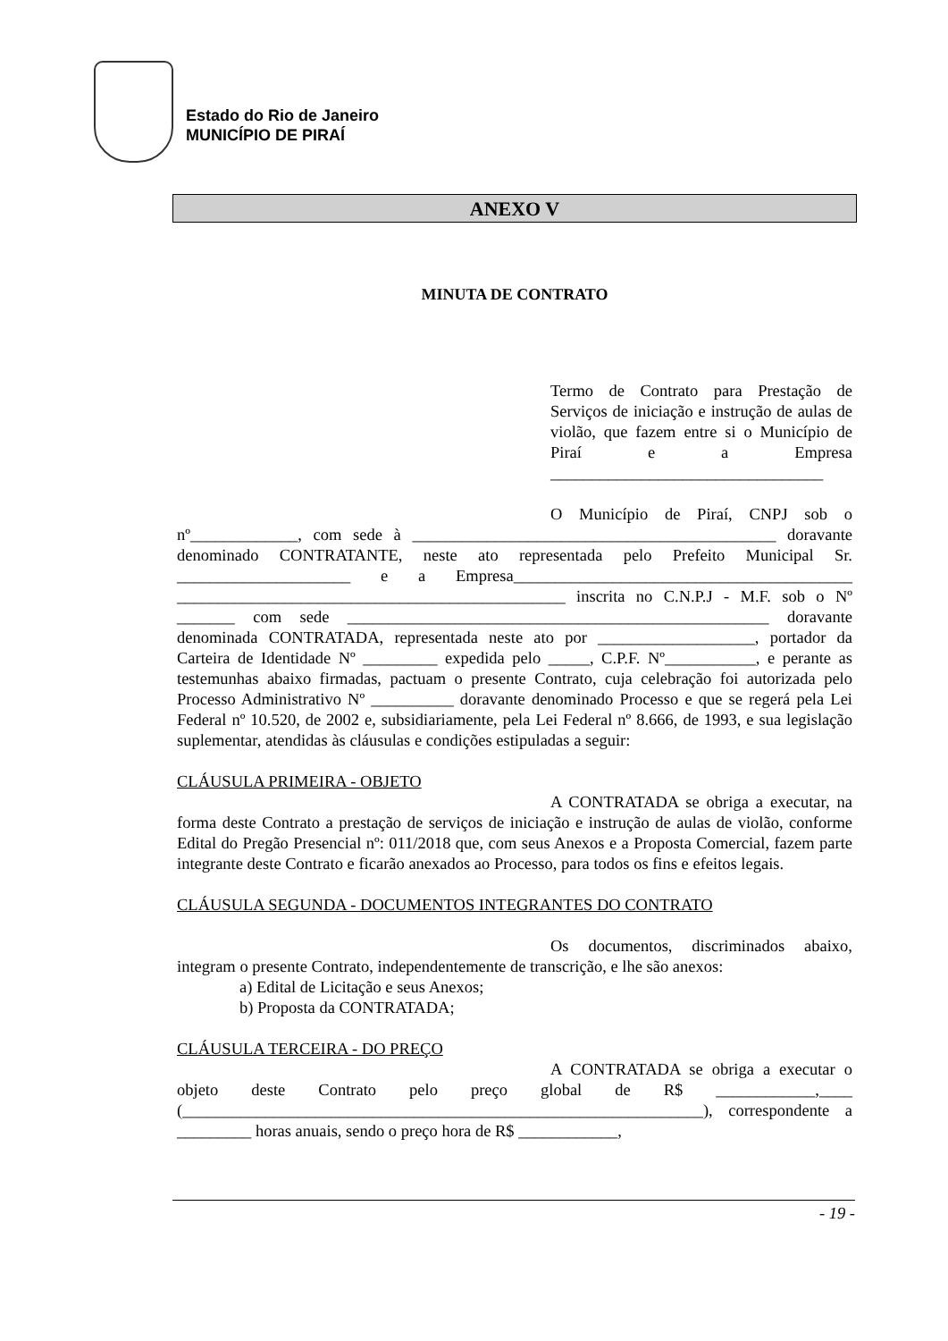Estado do Rio de Janeiro
MUNICÍPIO DE PIRAÍ
ANEXO V
MINUTA DE CONTRATO
Termo de Contrato para Prestação de Serviços de iniciação e instrução de aulas de violão, que fazem entre si o Município de Piraí e a Empresa _________________________________
O Município de Piraí, CNPJ sob o nº_____________, com sede à ____________________________________________ doravante denominado CONTRATANTE, neste ato representada pelo Prefeito Municipal Sr. _____________________ e a Empresa_________________________________________ _______________________________________________ inscrita no C.N.P.J - M.F. sob o Nº _______ com sede ___________________________________________________ doravante denominada CONTRATADA, representada neste ato por ___________________, portador da Carteira de Identidade Nº _________ expedida pelo _____, C.P.F. Nº___________, e perante as testemunhas abaixo firmadas, pactuam o presente Contrato, cuja celebração foi autorizada pelo Processo Administrativo Nº __________ doravante denominado Processo e que se regerá pela Lei Federal nº 10.520, de 2002 e, subsidiariamente, pela Lei Federal nº 8.666, de 1993, e sua legislação suplementar, atendidas às cláusulas e condições estipuladas a seguir:
CLÁUSULA PRIMEIRA - OBJETO
A CONTRATADA se obriga a executar, na forma deste Contrato a prestação de serviços de iniciação e instrução de aulas de violão, conforme Edital do Pregão Presencial nº: 011/2018 que, com seus Anexos e a Proposta Comercial, fazem parte integrante deste Contrato e ficarão anexados ao Processo, para todos os fins e efeitos legais.
CLÁUSULA SEGUNDA - DOCUMENTOS INTEGRANTES DO CONTRATO
Os documentos, discriminados abaixo, integram o presente Contrato, independentemente de transcrição, e lhe são anexos:
a) Edital de Licitação e seus Anexos;
b) Proposta da CONTRATADA;
CLÁUSULA TERCEIRA - DO PREÇO
A CONTRATADA se obriga a executar o objeto deste Contrato pelo preço global de R$ ____________,____ (_______________________________________________________________), correspondente a _________ horas anuais, sendo o preço hora de R$ ____________,
- 19 -